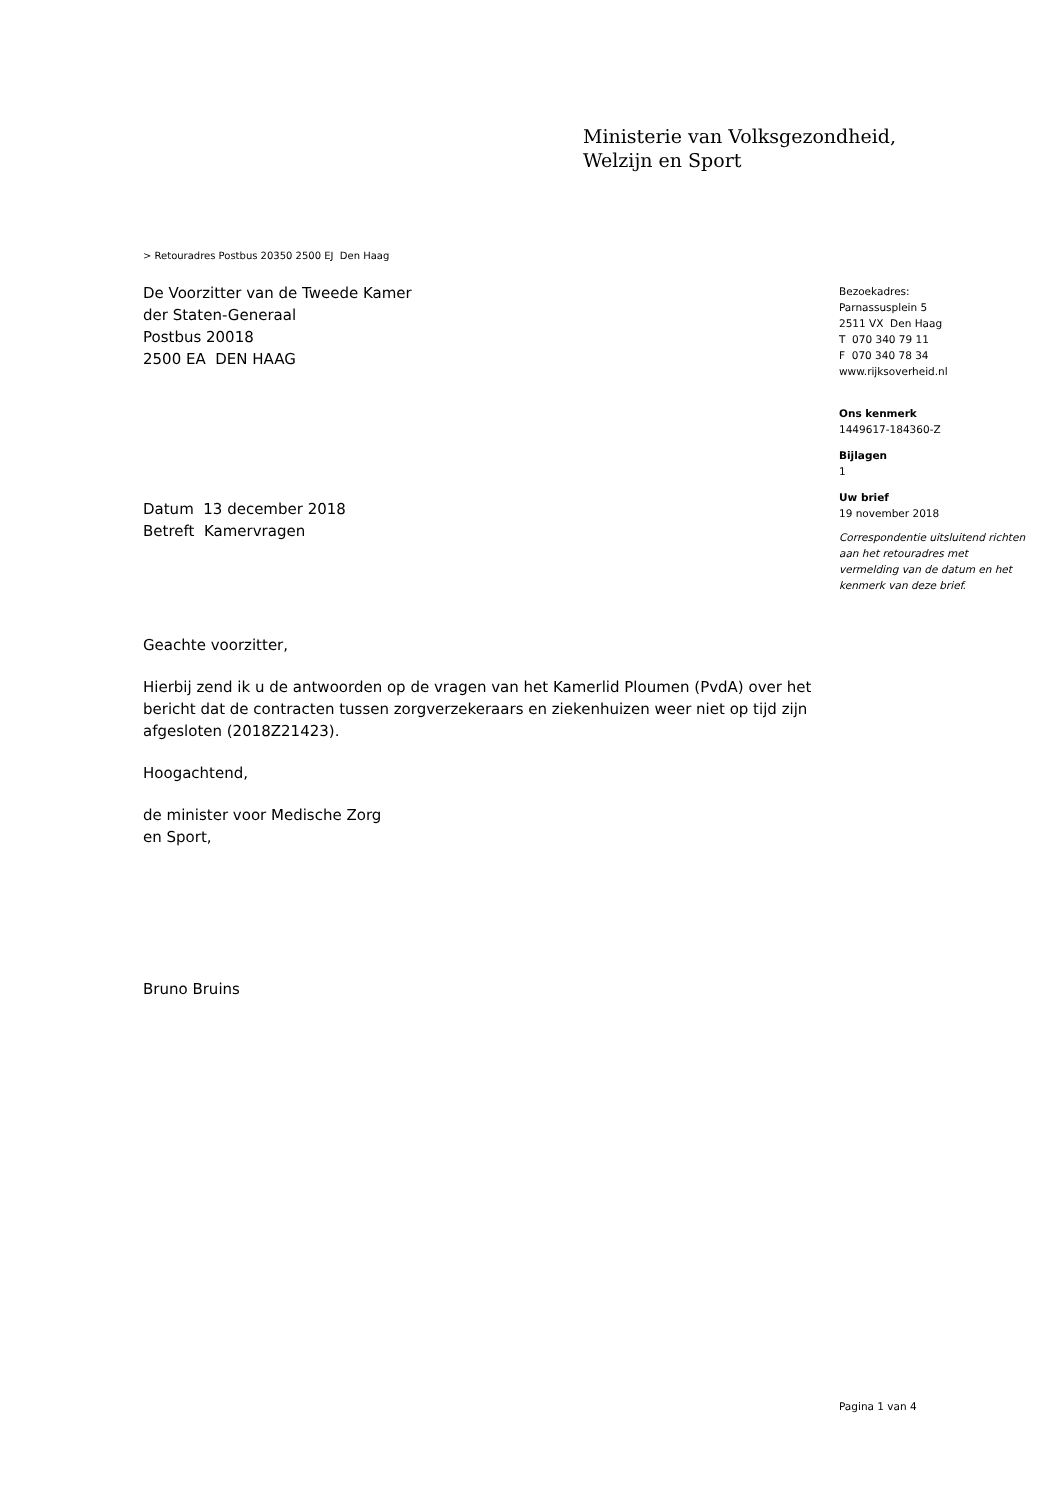Ministerie van Volksgezondheid,
Welzijn en Sport
> Retouradres Postbus 20350 2500 EJ Den Haag
De Voorzitter van de Tweede Kamer
der Staten-Generaal
Postbus 20018
2500 EA DEN HAAG
Datum 13 december 2018
Betreft Kamervragen
Geachte voorzitter,
Hierbij zend ik u de antwoorden op de vragen van het Kamerlid Ploumen (PvdA) over het bericht dat de contracten tussen zorgverzekeraars en ziekenhuizen weer niet op tijd zijn afgesloten (2018Z21423).
Hoogachtend,
de minister voor Medische Zorg
en Sport,
Bruno Bruins
Bezoekadres:
Parnassusplein 5
2511 VX Den Haag
T 070 340 79 11
F 070 340 78 34
www.rijksoverheid.nl
Ons kenmerk
1449617-184360-Z
Bijlagen
1
Uw brief
19 november 2018
Correspondentie uitsluitend richten aan het retouradres met vermelding van de datum en het kenmerk van deze brief.
Pagina 1 van 4